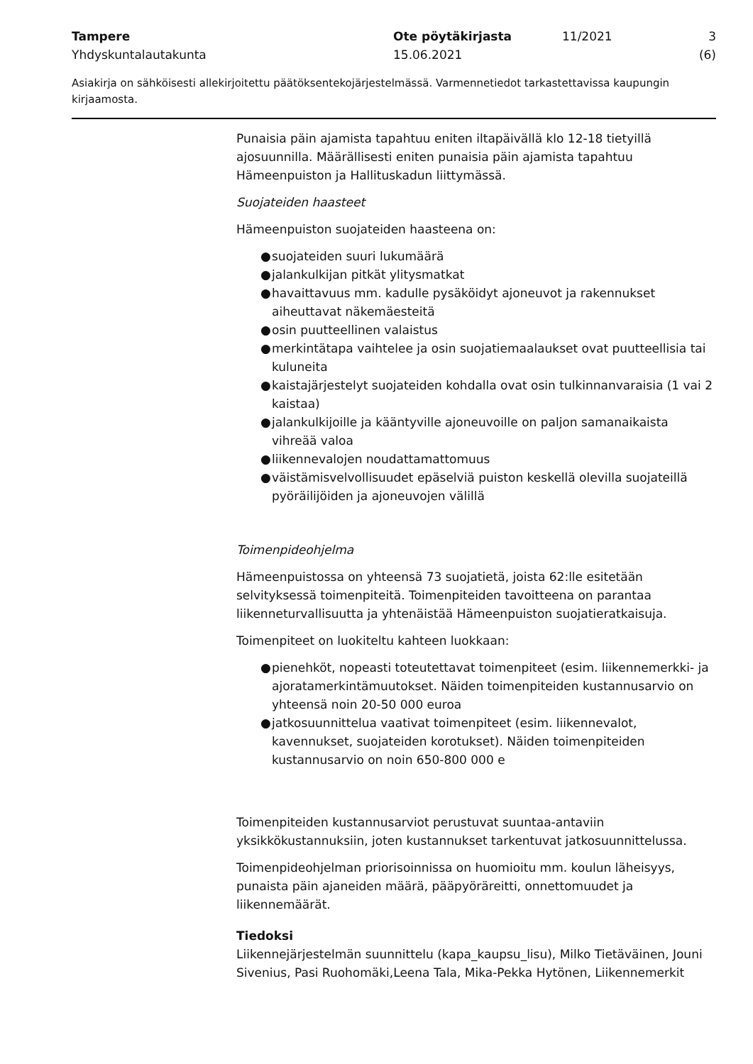Tampere
Yhdyskuntalautakunta
Ote pöytäkirjasta
15.06.2021
11/2021 3 (6)
Asiakirja on sähköisesti allekirjoitettu päätöksentekojärjestelmässä. Varmennetiedot tarkastettavissa kaupungin kirjaamosta.
Punaisia päin ajamista tapahtuu eniten iltapäivällä klo 12-18 tietyillä ajosuunnilla. Määrällisesti eniten punaisia päin ajamista tapahtuu Hämeenpuiston ja Hallituskadun liittymässä.
Suojateiden haasteet
Hämeenpuiston suojateiden haasteena on:
● suojateiden suuri lukumäärä
● jalankulkijan pitkät ylitysmatkat
● havaittavuus mm. kadulle pysäköidyt ajoneuvot ja rakennukset aiheuttavat näkemäesteitä
● osin puutteellinen valaistus
● merkintätapa vaihtelee ja osin suojatiemaalaukset ovat puutteellisia tai kuluneita
● kaistajärjestelyt suojateiden kohdalla ovat osin tulkinnanvaraisia (1 vai 2 kaistaa)
● jalankulkijoille ja kääntyville ajoneuvoille on paljon samanaikaista vihreää valoa
● liikennevalojen noudattamattomuus
● väistämisvelvollisuudet epäselviä puiston keskellä olevilla suojateillä pyöräilijöiden ja ajoneuvojen välillä
Toimenpideohjelma
Hämeenpuistossa on yhteensä 73 suojatietä, joista 62:lle esitetään selvityksessä toimenpiteitä. Toimenpiteiden tavoitteena on parantaa liikenneturvallisuutta ja yhtenäistää Hämeenpuiston suojatieratkaisuja.
Toimenpiteet on luokiteltu kahteen luokkaan:
● pienehköt, nopeasti toteutettavat toimenpiteet (esim. liikennemerkki- ja ajoratamerkintämuutokset. Näiden toimenpiteiden kustannusarvio on yhteensä noin 20-50 000 euroa
● jatkosuunnittelua vaativat toimenpiteet (esim. liikennevalot, kavennukset, suojateiden korotukset). Näiden toimenpiteiden kustannusarvio on noin 650-800 000 e
Toimenpiteiden kustannusarviot perustuvat suuntaa-antaviin yksikkökustannuksiin, joten kustannukset tarkentuvat jatkosuunnittelussa.
Toimenpideohjelman priorisoinnissa on huomioitu mm. koulun läheisyys, punaista päin ajaneiden määrä, pääpyöräreitti, onnettomuudet ja liikennemäärät.
Tiedoksi
Liikennejärjestelmän suunnittelu (kapa_kaupsu_lisu), Milko Tietäväinen, Jouni Sivenius, Pasi Ruohomäki,Leena Tala, Mika-Pekka Hytönen, Liikennemerkit